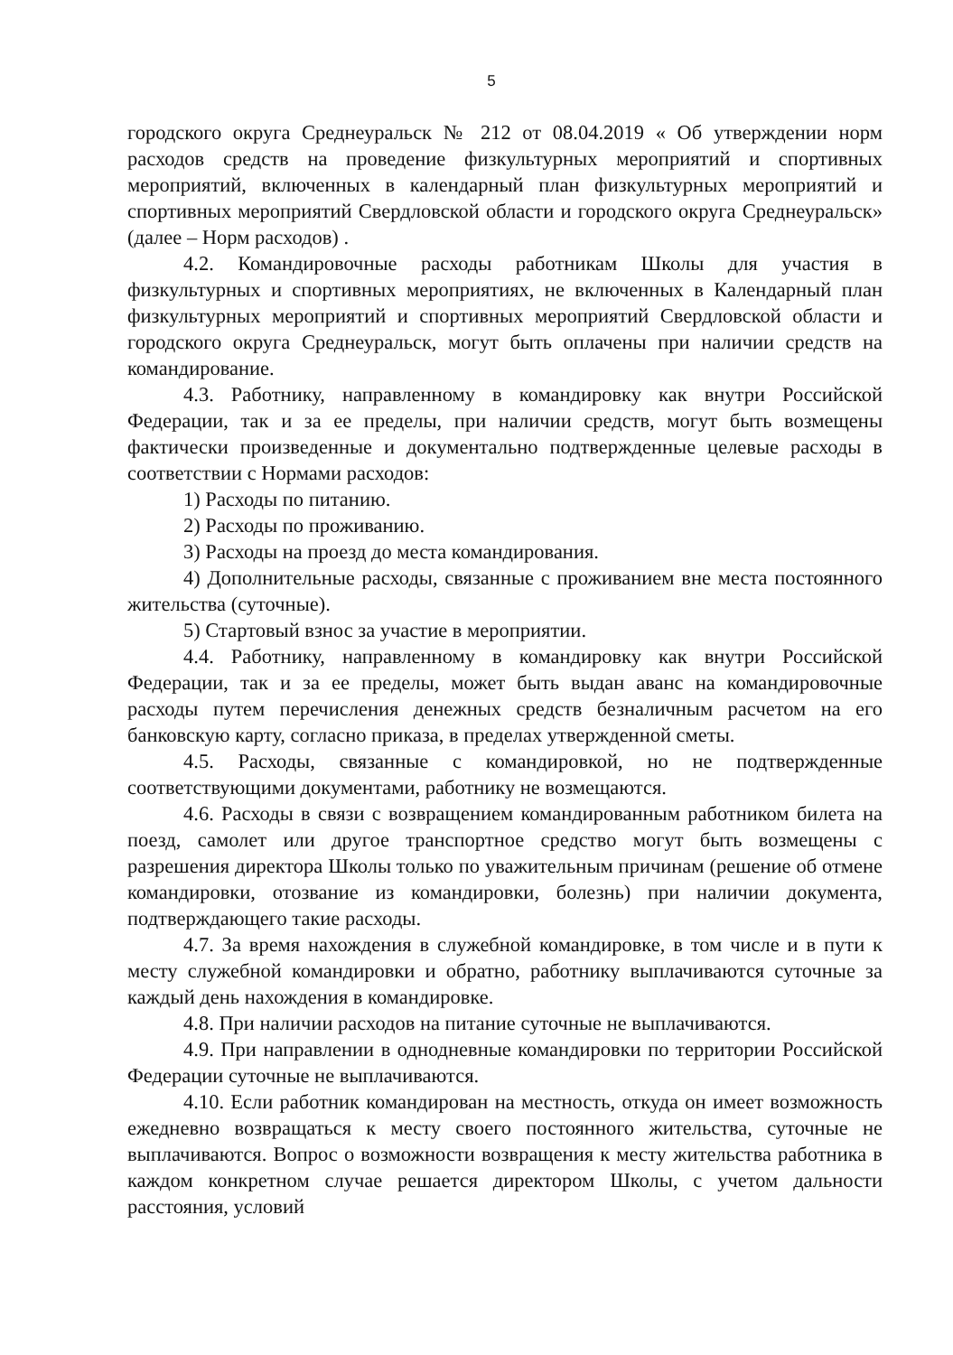5
городского округа Среднеуральск № 212 от 08.04.2019 « Об утверждении норм расходов средств на проведение физкультурных мероприятий и спортивных мероприятий, включенных в календарный план физкультурных мероприятий и спортивных мероприятий Свердловской области и городского округа Среднеуральск» (далее – Норм расходов) .
4.2. Командировочные расходы работникам Школы для участия в физкультурных и спортивных мероприятиях, не включенных в Календарный план физкультурных мероприятий и спортивных мероприятий Свердловской области и городского округа Среднеуральск, могут быть оплачены при наличии средств на командирование.
4.3. Работнику, направленному в командировку как внутри Российской Федерации, так и за ее пределы, при наличии средств, могут быть возмещены фактически произведенные и документально подтвержденные целевые расходы в соответствии с Нормами расходов:
1) Расходы по питанию.
2) Расходы по проживанию.
3) Расходы на проезд до места командирования.
4) Дополнительные расходы, связанные с проживанием вне места постоянного жительства (суточные).
5) Стартовый взнос за участие в мероприятии.
4.4. Работнику, направленному в командировку как внутри Российской Федерации, так и за ее пределы, может быть выдан аванс на командировочные расходы путем перечисления денежных средств безналичным расчетом на его банковскую карту, согласно приказа, в пределах утвержденной сметы.
4.5. Расходы, связанные с командировкой, но не подтвержденные соответствующими документами, работнику не возмещаются.
4.6. Расходы в связи с возвращением командированным работником билета на поезд, самолет или другое транспортное средство могут быть возмещены с разрешения директора Школы только по уважительным причинам (решение об отмене командировки, отозвание из командировки, болезнь) при наличии документа, подтверждающего такие расходы.
4.7. За время нахождения в служебной командировке, в том числе и в пути к месту служебной командировки и обратно, работнику выплачиваются суточные за каждый день нахождения в командировке.
4.8. При наличии расходов на питание суточные не выплачиваются.
4.9. При направлении в однодневные командировки по территории Российской Федерации суточные не выплачиваются.
4.10. Если работник командирован на местность, откуда он имеет возможность ежедневно возвращаться к месту своего постоянного жительства, суточные не выплачиваются. Вопрос о возможности возвращения к месту жительства работника в каждом конкретном случае решается директором Школы, с учетом дальности расстояния, условий